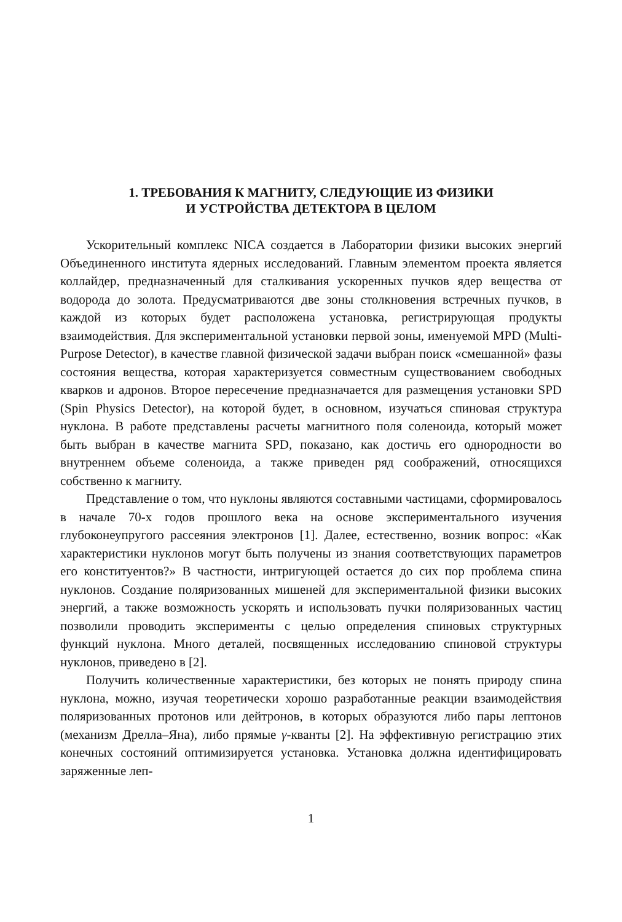1. ТРЕБОВАНИЯ К МАГНИТУ, СЛЕДУЮЩИЕ ИЗ ФИЗИКИ
И УСТРОЙСТВА ДЕТЕКТОРА В ЦЕЛОМ
Ускорительный комплекс NICA создается в Лаборатории физики высоких энергий Объединенного института ядерных исследований. Главным элементом проекта является коллайдер, предназначенный для сталкивания ускоренных пучков ядер вещества от водорода до золота. Предусматриваются две зоны столкновения встречных пучков, в каждой из которых будет расположена установка, регистрирующая продукты взаимодействия. Для экспериментальной установки первой зоны, именуемой MPD (Multi-Purpose Detector), в качестве главной физической задачи выбран поиск «смешанной» фазы состояния вещества, которая характеризуется совместным существованием свободных кварков и адронов. Второе пересечение предназначается для размещения установки SPD (Spin Physics Detector), на которой будет, в основном, изучаться спиновая структура нуклона. В работе представлены расчеты магнитного поля соленоида, который может быть выбран в качестве магнита SPD, показано, как достичь его однородности во внутреннем объеме соленоида, а также приведен ряд соображений, относящихся собственно к магниту.
Представление о том, что нуклоны являются составными частицами, сформировалось в начале 70-х годов прошлого века на основе экспериментального изучения глубоконеупругого рассеяния электронов [1]. Далее, естественно, возник вопрос: «Как характеристики нуклонов могут быть получены из знания соответствующих параметров его конституентов?» В частности, интригующей остается до сих пор проблема спина нуклонов. Создание поляризованных мишеней для экспериментальной физики высоких энергий, а также возможность ускорять и использовать пучки поляризованных частиц позволили проводить эксперименты с целью определения спиновых структурных функций нуклона. Много деталей, посвященных исследованию спиновой структуры нуклонов, приведено в [2].
Получить количественные характеристики, без которых не понять природу спина нуклона, можно, изучая теоретически хорошо разработанные реакции взаимодействия поляризованных протонов или дейтронов, в которых образуются либо пары лептонов (механизм Дрелла–Яна), либо прямые γ-кванты [2]. На эффективную регистрацию этих конечных состояний оптимизируется установка. Установка должна идентифицировать заряженные леп-
1